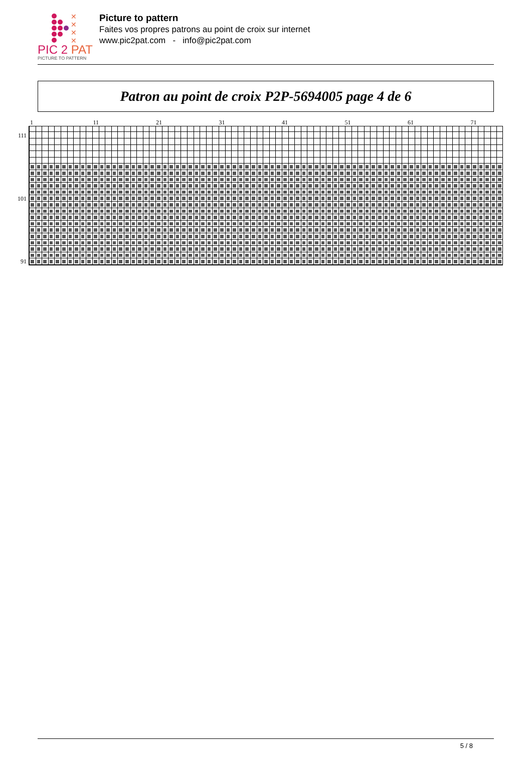✕
✕
✕
✕
PIC 2 PAT
PICTURE TO PATTERN
Picture to pattern
Faites vos propres patrons au point de croix sur internet
www.pic2pat.com - info@pic2pat.com
Patron au point de croix P2P-5694005 page 4 de 6
1 11 21 31 41 51 61 71
111
101
91
5 / 8